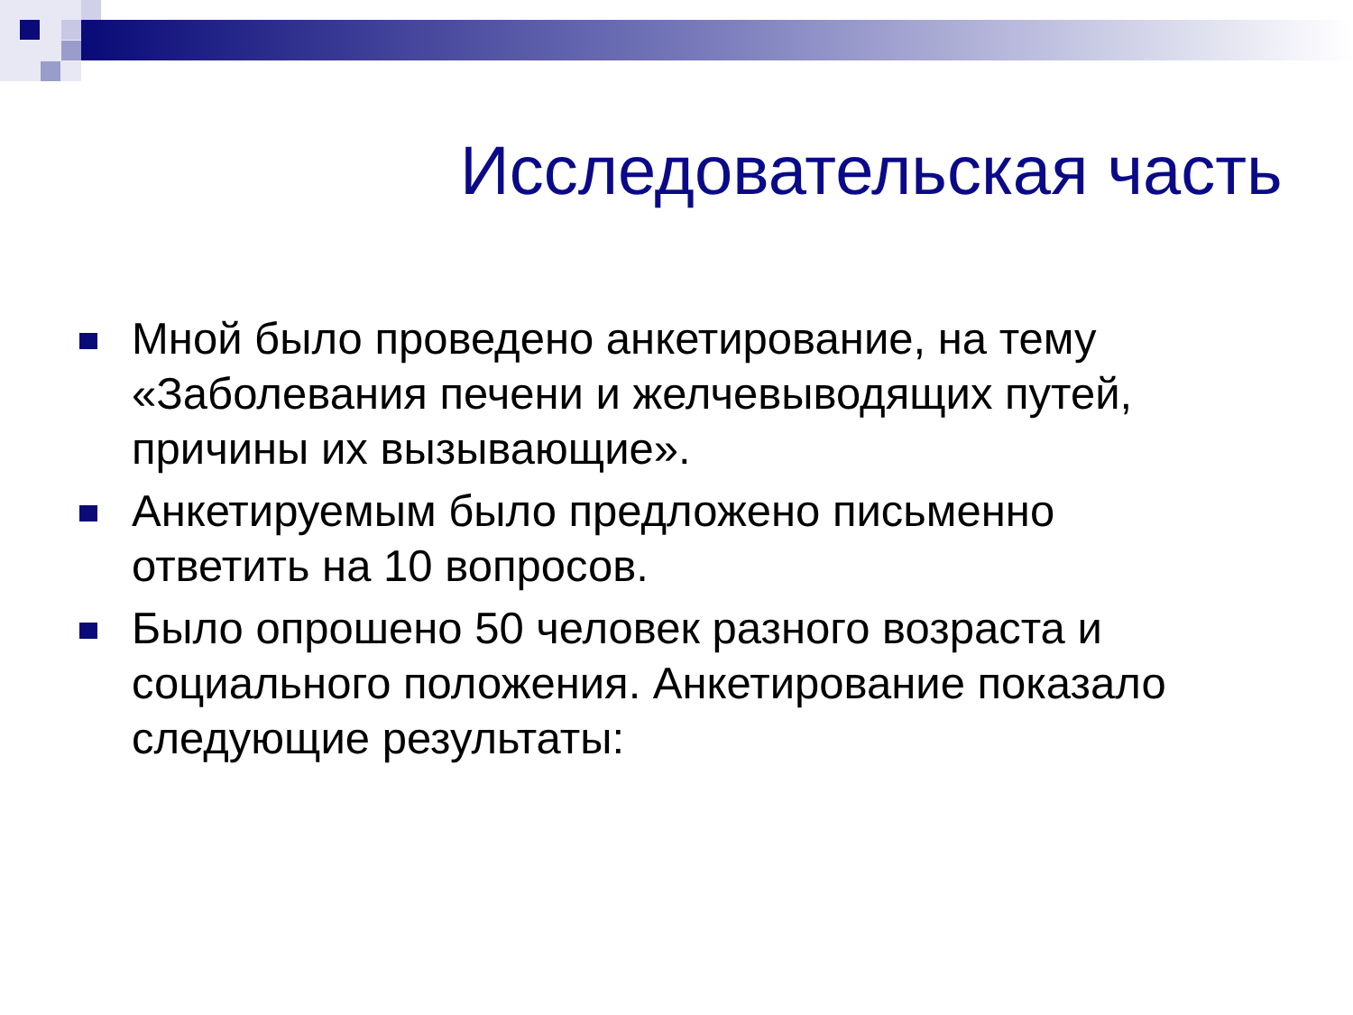Исследовательская часть
Мной было проведено анкетирование, на тему «Заболевания печени и желчевыводящих путей, причины их вызывающие».
Анкетируемым было предложено письменно ответить на 10 вопросов.
Было опрошено 50 человек разного возраста и социального положения. Анкетирование показало следующие результаты: